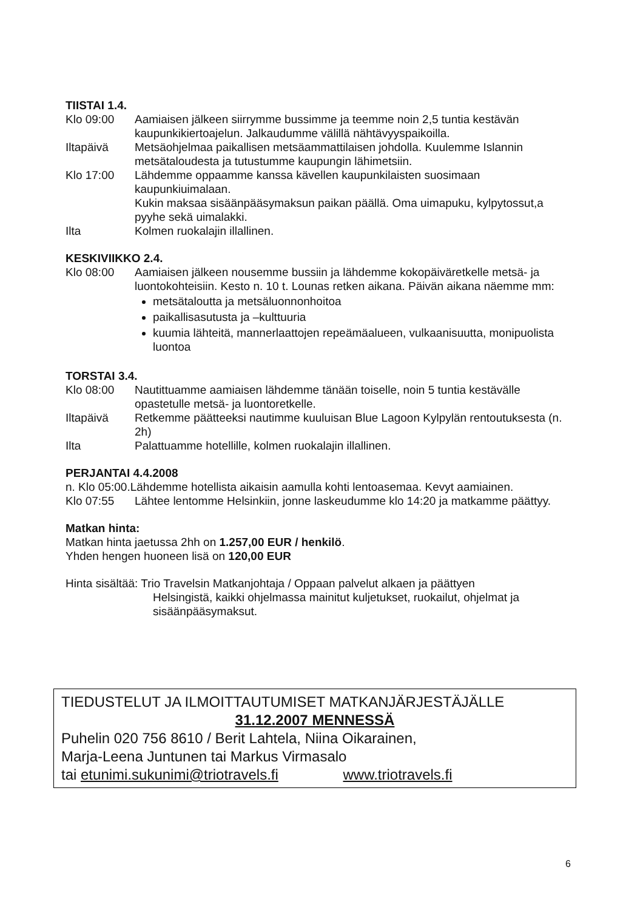TIISTAI 1.4.
Klo 09:00 Aamiaisen jälkeen siirrymme bussimme ja teemme noin 2,5 tuntia kestävän kaupunkikiertoajelun. Jalkaudumme välillä nähtävyyspaikoilla.
Iltapäivä Metsäohjelmaa paikallisen metsäammattilaisen johdolla. Kuulemme Islannin metsätaloudesta ja tutustumme kaupungin lähimetsiin.
Klo 17:00 Lähdemme oppaamme kanssa kävellen kaupunkilaisten suosimaan kaupunkiuimalaan.
Kukin maksaa sisäänpääsymaksun paikan päällä. Oma uimapuku, kylpytossut,a pyyhe sekä uimalakki.
Ilta Kolmen ruokalajin illallinen.
KESKIVIIKKO 2.4.
Klo 08:00 Aamiaisen jälkeen nousemme bussiin ja lähdemme kokopäiväretkelle metsä- ja luontokohteisiin. Kesto n. 10 t. Lounas retken aikana. Päivän aikana näemme mm:
metsätaloutta ja metsäluonnonhoitoa
paikallisasutusta ja –kulttuuria
kuumia lähteitä, mannerlaattojen repeämäalueen, vulkaanisuutta, monipuolista luontoa
TORSTAI 3.4.
Klo 08:00 Nautittuamme aamiaisen lähdemme tänään toiselle, noin 5 tuntia kestävälle opastetulle metsä- ja luontoretkelle.
Iltapäivä Retkemme päätteeksi nautimme kuuluisan Blue Lagoon Kylpylän rentoutuksesta (n. 2h)
Ilta Palattuamme hotellille, kolmen ruokalajin illallinen.
PERJANTAI 4.4.2008
n. Klo 05:00.Lähdemme hotellista aikaisin aamulla kohti lentoasemaa. Kevyt aamiainen.
Klo 07:55 Lähtee lentomme Helsinkiin, jonne laskeudumme klo 14:20 ja matkamme päättyy.
Matkan hinta:
Matkan hinta jaetussa 2hh on 1.257,00 EUR / henkilö.
Yhden hengen huoneen lisä on 120,00 EUR
Hinta sisältää: Trio Travelsin Matkanjohtaja / Oppaan palvelut alkaen ja päättyen
Helsingistä, kaikki ohjelmassa mainitut kuljetukset, ruokailut, ohjelmat ja sisäänpääsymaksut.
TIEDUSTELUT JA ILMOITTAUTUMISET MATKANJÄRJESTÄJÄLLE
31.12.2007 MENNESSÄ
Puhelin 020 756 8610 / Berit Lahtela, Niina Oikarainen,
Marja-Leena Juntunen tai Markus Virmasalo
tai etunimi.sukunimi@triotravels.fi www.triotravels.fi
6